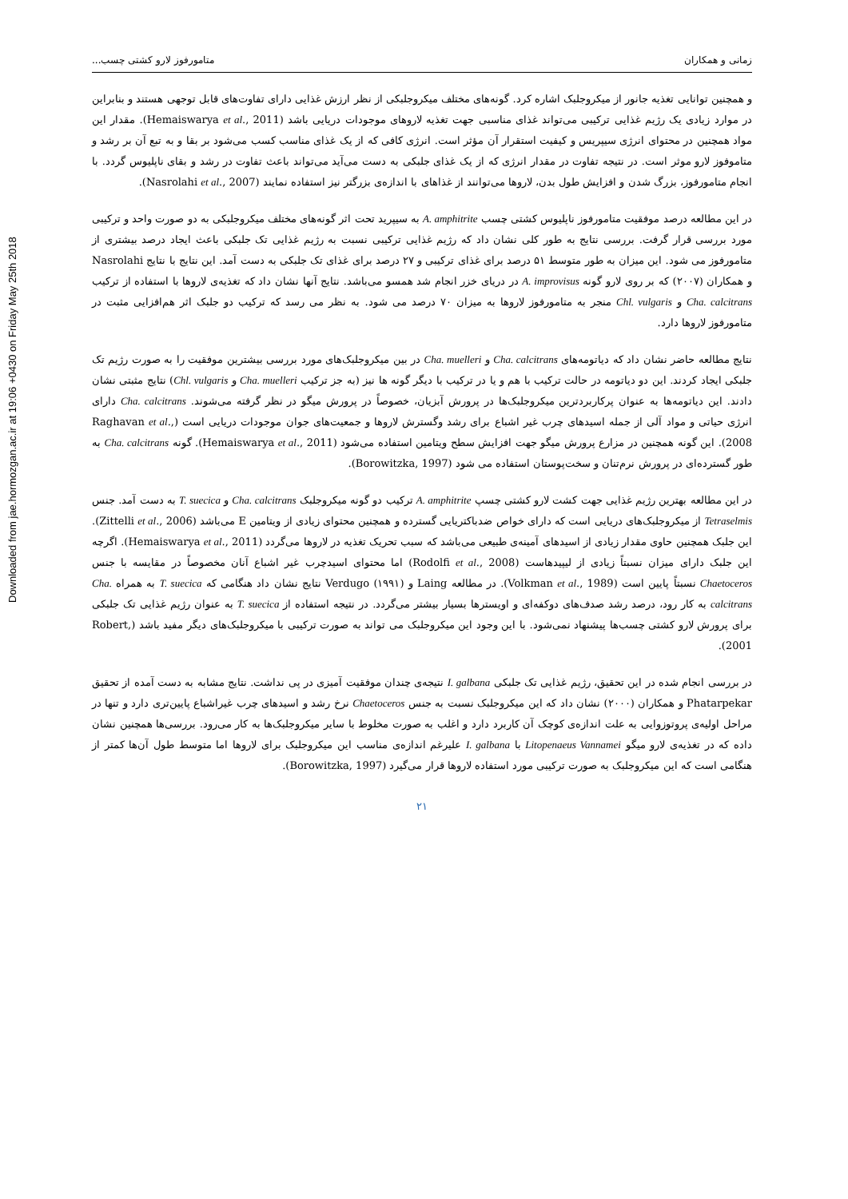Downloaded from jae.hormozgan.ac.ir at 19:06 +0430 on Friday May 25th 2018
زمانی و همکاران متامورفوز لارو کشتی چسب...
و همچنین توانایی تغذیه جانور از میکروجلبک اشاره کرد. گونه‌های مختلف میکروجلبکی از نظر ارزش غذایی دارای تفاوت‌های قابل توجهی هستند و بنابراین در موارد زیادی یک رژیم غذایی ترکیبی می‌تواند غذای مناسبی جهت تغذیه لاروهای موجودات دریایی باشد (Hemaiswarya et al., 2011). مقدار این مواد همچنین در محتوای انرژی سیپریس و کیفیت استقرار آن مؤثر است. انرژی کافی که از یک غذای مناسب کسب می‌شود بر بقا و به تبع آن بر رشد و متاموفوز لارو موثر است. در نتیجه تفاوت در مقدار انرژی که از یک غذای جلبکی به دست می‌آید می‌تواند باعث تفاوت در رشد و بقای ناپلیوس گردد. با انجام متامورفوز، بزرگ شدن و افزایش طول بدن، لاروها می‌توانند از غذاهای با اندازه‌ی بزرگتر نیز استفاده نمایند (Nasrolahi et al., 2007).
در این مطالعه درصد موفقیت متامورفوز ناپلیوس کشتی چسب A. amphitrite به سیپرید تحت اثر گونه‌های مختلف میکروجلبکی به دو صورت واحد و ترکیبی مورد بررسی قرار گرفت. بررسی نتایج به طور کلی نشان داد که رژیم غذایی ترکیبی نسبت به رژیم غذایی تک جلبکی باعث ایجاد درصد بیشتری از متامورفوز می شود. این میزان به طور متوسط ۵۱ درصد برای غذای ترکیبی و ۲۷ درصد برای غذای تک جلبکی به دست آمد. این نتایج با نتایج Nasrolahi و همکاران (۲۰۰۷) که بر روی لارو گونه A. improvisus در دریای خزر انجام شد همسو می‌باشد. نتایج آنها نشان داد که تغذیه‌ی لاروها با استفاده از ترکیب Cha. calcitrans و Chl. vulgaris منجر به متامورفوز لاروها به میزان ۷۰ درصد می شود. به نظر می رسد که ترکیب دو جلبک اثر هم‌افزایی مثبت در متامورفوز لاروها دارد.
نتایج مطالعه حاضر نشان داد که دیاتومه‌های Cha. calcitrans و Cha. muelleri در بین میکروجلبک‌های مورد بررسی بیشترین موفقیت را به صورت رژیم تک جلبکی ایجاد کردند. این دو دیاتومه در حالت ترکیب با هم و یا در ترکیب با دیگر گونه ها نیز (به جز ترکیب Cha. muelleri و Chl. vulgaris) نتایج مثبتی نشان دادند. این دیاتومه‌ها به عنوان پرکاربردترین میکروجلبک‌ها در پرورش آبزیان، خصوصاً در پرورش میگو در نظر گرفته می‌شوند. Cha. calcitrans دارای انرژی حیاتی و مواد آلی از جمله اسیدهای چرب غیر اشباع برای رشد وگسترش لاروها و جمعیت‌های جوان موجودات دریایی است (Raghavan et al., 2008). این گونه همچنین در مزارع پرورش میگو جهت افزایش سطح ویتامین استفاده می‌شود (Hemaiswarya et al., 2011). گونه Cha. calcitrans به طور گسترده‌ای در پرورش نرم‌تنان و سخت‌پوستان استفاده می شود (Borowitzka, 1997).
در این مطالعه بهترین رژیم غذایی جهت کشت لارو کشتی چسپ A. amphitrite ترکیب دو گونه میکروجلبک Cha. calcitrans و T. suecica به دست آمد. جنس Tetraselmis از میکروجلبک‌های دریایی است که دارای خواص ضدباکتریایی گسترده و همچنین محتوای زیادی از ویتامین E می‌باشد (Zittelli et al., 2006). این جلبک همچنین حاوی مقدار زیادی از اسیدهای آمینه‌ی طبیعی می‌باشد که سبب تحریک تغذیه در لاروها می‌گردد (Hemaiswarya et al., 2011). اگرچه این جلبک دارای میزان نسبتاً زیادی از لیپیدهاست (Rodolfi et al., 2008) اما محتوای اسیدچرب غیر اشباع آنان مخصوصاً در مقایسه با جنس Chaetoceros نسبتاً پایین است (Volkman et al., 1989). در مطالعه Laing و Verdugo (۱۹۹۱) نتایج نشان داد هنگامی که T. suecica به همراه Cha. calcitrans به کار رود، درصد رشد صدف‌های دوکفه‌ای و اویسترها بسیار بیشتر می‌گردد. در نتیجه استفاده از T. suecica به عنوان رژیم غذایی تک جلبکی برای پرورش لارو کشتی چسب‌ها پیشنهاد نمی‌شود. با این وجود این میکروجلبک می تواند به صورت ترکیبی با میکروجلبک‌های دیگر مفید باشد (Robert, 2001).
در بررسی انجام شده در این تحقیق، رژیم غذایی تک جلبکی I. galbana نتیجه‌ی چندان موفقیت آمیزی در پی نداشت. نتایج مشابه به دست آمده از تحقیق Phatarpekar و همکاران (۲۰۰۰) نشان داد که این میکروجلبک نسبت به جنس Chaetoceros نرخ رشد و اسیدهای چرب غیراشباع پایین‌تری دارد و تنها در مراحل اولیه‌ی پروتوزوایی به علت اندازه‌ی کوچک آن کاربرد دارد و اغلب به صورت مخلوط با سایر میکروجلبک‌ها به کار می‌رود. بررسی‌ها همچنین نشان داده که در تغذیه‌ی لارو میگو Litopenaeus Vannamei با I. galbana علیرغم اندازه‌ی مناسب این میکروجلبک برای لاروها اما متوسط طول آن‌ها کمتر از هنگامی است که این میکروجلبک به صورت ترکیبی مورد استفاده لاروها قرار می‌گیرد (Borowitzka, 1997).
۲۱